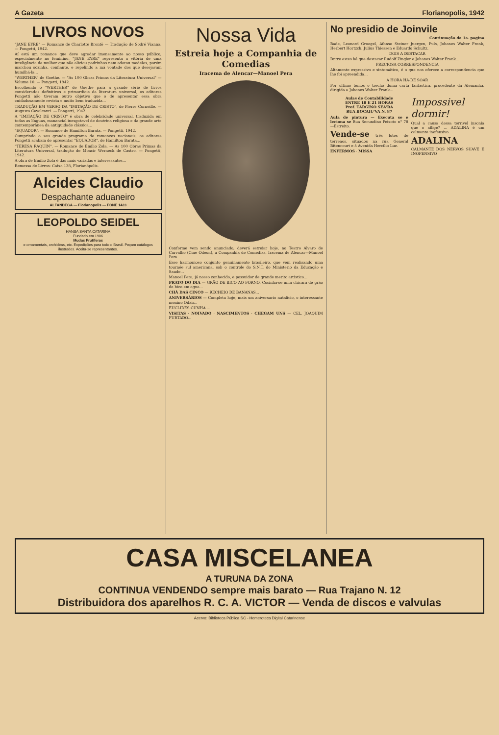A Gazeta Florianopolis, 1942
LIVROS NOVOS
"JANE EYRE" — Romance de Charlotte Brontë — Tradução de Sodré Vianna. — Pongetti, 1942.
Aí está um romance que deve agradar imensamente ao nosso público, especialmente no feminino. "JANE EYRE" representa a vitória de uma inteligência de mulher que não aliciou padrinhos nem adotou modelos, porém marchou sòzinha, confiante, e repelindo a má vontade dos que desejavam humilhá-la...
"WERTHER" de Goethe. — "As 100 Obras Primas da Literatura Universal" — Volume 10. — Pongetti, 1942.
Escolhendo o "WERTHER" de Goethe para a grande série de livros considerados definitivos e primordiais da literatura universal, os editores Pongetti não tiveram outro objetivo que o de apresentar essa obra cuidadosamente revista e muito bem traduzida...
TRADUÇÃO EM VERSO DA "IMITAÇÃO DE CRISTO", de Pierre Corneille. — Augusto Cavalcanti. — Pongetti, 1942.
A "IMITAÇÃO DE CRISTO" é obra de celebridade universal, traduzida em todas as línguas, manancial inesgotavel de doutrina religiosa e da grande arte contemporânea da antiguidade clássica...
"EQUADOR". — Romance de Hamilton Barata. — Pongetti, 1942.
Cumprindo o seu grande programa de romances nacionais, os editores Pongetti acabam de apresentar "EQUADOR", de Hamilton Barata...
"TERESA RAQUIN". — Romance de Emilio Zola. — As 100 Obras Primas da Literatura Universal, tradução de Moacir Werneck de Castro. — Pongetti, 1942.
A obra de Emilio Zola é das mais variadas e interessantes...
Remessa de Livros: Caixa 138, Florianópolis.
Alcides Claudio
Despachante aduaneiro
ALFANDEGA — Florianopolis — FONE 1423
LEOPOLDO SEIDEL
HANSA SANTA CATARINA
Fundado em 1906
Mudas Frutíferas
e ornamentais, orchidéas, etc. Expedições para todo o Brasil. Peçam catálogos ilustrados. Aceita-se representantes.
Nossa Vida
Estreia hoje a Companhia de Comedias
Iracema de Alencar—Manoel Pera
Conforme vem sendo anunciado, deverá estreiar hoje, no Teatro Alvaro de Carvalho (Cine Odeon), a Companhia de Comedias, Iracema de Alencar—Manoel Pera.
Esse harmonioso conjunto genuinamente brasileiro, que vem realisando uma tournée sul americana, sob o controle do S.N.T. do Ministerio da Educação e Saude...
Manoel Pera, já nosso conhecido, e possuidor de grande merito artistico...
PRATO DO DIA — GRÃO DE BICO AO FORNO. Cosinha-se uma chicara de grão de bico em agua...
CHÁ DAS CINCO — RECHEIO DE BANANAS...
ANIVERSÁRIOS — Completa hoje, mais um aniversario natalicio, o interessante menino Odair...
EUCLIDES CUNHA ...
VISITAS · NOIVADO · NASCIMENTOS · CHEGAM UNS — CEL. JOAQUIM FURTADO...
No presidio de Joinvile
Continuação da 1a. pagina
Bade, Leonard Groegel, Afonso Steiner Juergen, Puls, Johanes Walter Frank, Herbert Hortzch, Julius Thiessen e Eduardo Schultz.
DOIS A DESTACAR
Dntre estes há que destacar Rudolf Zingler e Johanes Walter Frank...
PRECIOSA CORRESPONDENCIA
Altamente expressivo e sintomático, é o que nos oferece a correspondencia que lhe foi apreendida...
A HORA HA-DE SOAR
Por ultimo temos o trecho duma carta fantastica, procedente da Alemanha, dirigida a Johanes Walter Frank...
Aulas de Contabilidade
ENTRE 18 E 21 HORAS
Prof. TARGINO SEA'RA
RUA BOCAIU'VA N. 87
Aula de pintura — Executa se e leciona se Rua Secundino Peixoto n° 78—Estreito.
Vende-se três lotes de terrenos, situados na rua General Bitencourt e á Avenida Hercilio Luz.
ENFERMOS · MISSA
Impossivel dormir!
Qual a causa dessa terrivel insonia que o aflige? ... ADALINA é um calmante inofensivo.
ADALINA
CALMANTE DOS NERVOS SUAVE E INOFENSIVO
CASA MISCELANEA
A TURUNA DA ZONA
CONTINUA VENDENDO sempre mais barato — Rua Trajano N. 12
Distribuidora dos aparelhos R. C. A. VICTOR — Venda de discos e valvulas
Acervo: Biblioteca Pública SC - Hemeroteca Digital Catarinense